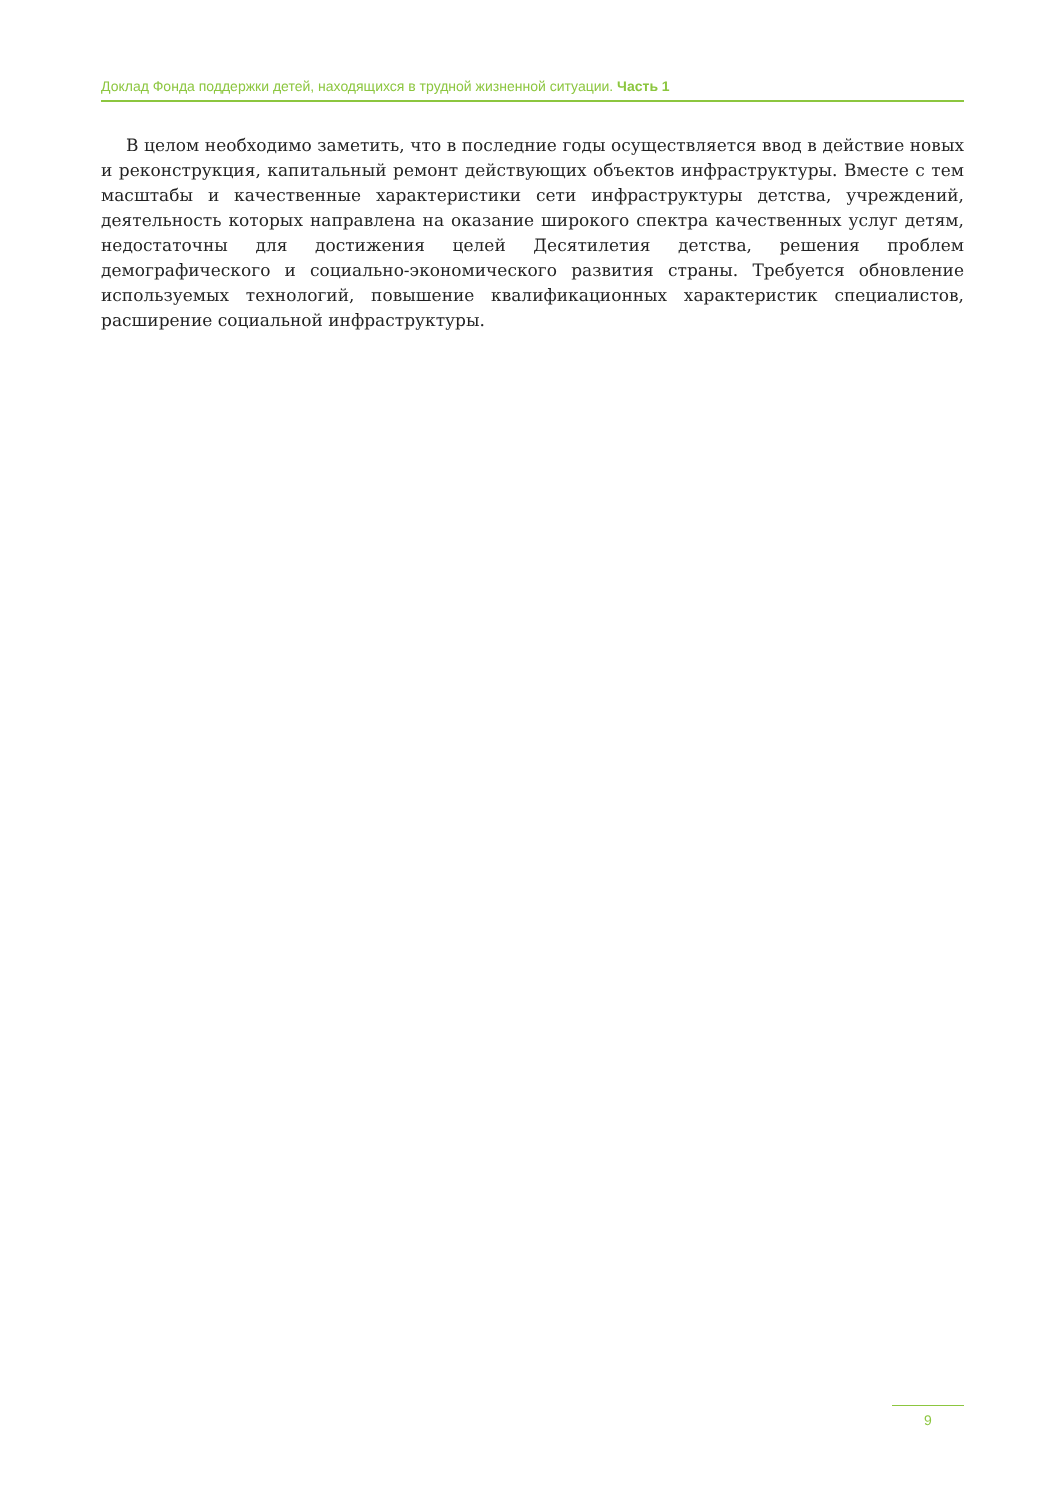Доклад Фонда поддержки детей, находящихся в трудной жизненной ситуации. Часть 1
В целом необходимо заметить, что в последние годы осуществляется ввод в действие новых и реконструкция, капитальный ремонт действующих объектов инфраструктуры. Вместе с тем масштабы и качественные характеристики сети инфраструктуры детства, учреждений, деятельность которых направлена на оказание широкого спектра качественных услуг детям, недостаточны для достижения целей Десятилетия детства, решения проблем демографического и социально-экономического развития страны. Требуется обновление используемых технологий, повышение квалификационных характеристик специалистов, расширение социальной инфраструктуры.
9